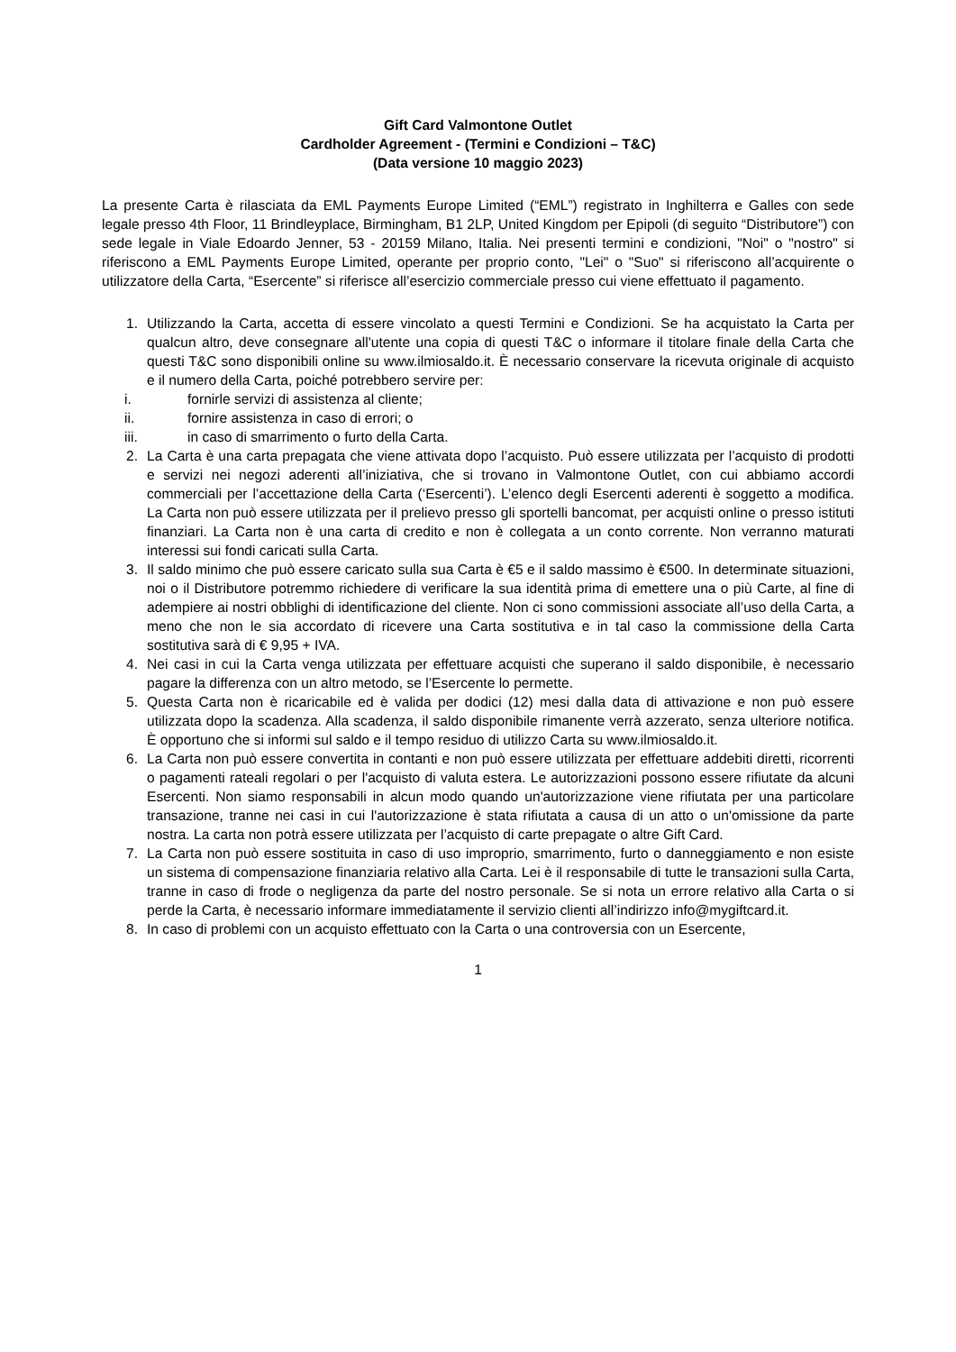Gift Card Valmontone Outlet
Cardholder Agreement - (Termini e Condizioni – T&C)
(Data versione 10 maggio 2023)
La presente Carta è rilasciata da EML Payments Europe Limited (“EML”) registrato in Inghilterra e Galles con sede legale presso 4th Floor, 11 Brindleyplace, Birmingham, B1 2LP, United Kingdom per Epipoli (di seguito “Distributore”) con sede legale in Viale Edoardo Jenner, 53 - 20159 Milano, Italia. Nei presenti termini e condizioni, "Noi" o "nostro" si riferiscono a EML Payments Europe Limited, operante per proprio conto, "Lei" o "Suo" si riferiscono all’acquirente o utilizzatore della Carta, “Esercente” si riferisce all’esercizio commerciale presso cui viene effettuato il pagamento.
1. Utilizzando la Carta, accetta di essere vincolato a questi Termini e Condizioni. Se ha acquistato la Carta per qualcun altro, deve consegnare all'utente una copia di questi T&C o informare il titolare finale della Carta che questi T&C sono disponibili online su www.ilmiosaldo.it. È necessario conservare la ricevuta originale di acquisto e il numero della Carta, poiché potrebbero servire per:
i. fornirle servizi di assistenza al cliente;
ii. fornire assistenza in caso di errori; o
iii. in caso di smarrimento o furto della Carta.
2. La Carta è una carta prepagata che viene attivata dopo l’acquisto. Può essere utilizzata per l’acquisto di prodotti e servizi nei negozi aderenti all’iniziativa, che si trovano in Valmontone Outlet, con cui abbiamo accordi commerciali per l’accettazione della Carta (‘Esercenti’). L’elenco degli Esercenti aderenti è soggetto a modifica. La Carta non può essere utilizzata per il prelievo presso gli sportelli bancomat, per acquisti online o presso istituti finanziari. La Carta non è una carta di credito e non è collegata a un conto corrente. Non verranno maturati interessi sui fondi caricati sulla Carta.
3. Il saldo minimo che può essere caricato sulla sua Carta è €5 e il saldo massimo è €500. In determinate situazioni, noi o il Distributore potremmo richiedere di verificare la sua identità prima di emettere una o più Carte, al fine di adempiere ai nostri obblighi di identificazione del cliente. Non ci sono commissioni associate all’uso della Carta, a meno che non le sia accordato di ricevere una Carta sostitutiva e in tal caso la commissione della Carta sostitutiva sarà di € 9,95 + IVA.
4. Nei casi in cui la Carta venga utilizzata per effettuare acquisti che superano il saldo disponibile, è necessario pagare la differenza con un altro metodo, se l’Esercente lo permette.
5. Questa Carta non è ricaricabile ed è valida per dodici (12) mesi dalla data di attivazione e non può essere utilizzata dopo la scadenza. Alla scadenza, il saldo disponibile rimanente verrà azzerato, senza ulteriore notifica. È opportuno che si informi sul saldo e il tempo residuo di utilizzo Carta su www.ilmiosaldo.it.
6. La Carta non può essere convertita in contanti e non può essere utilizzata per effettuare addebiti diretti, ricorrenti o pagamenti rateali regolari o per l'acquisto di valuta estera. Le autorizzazioni possono essere rifiutate da alcuni Esercenti. Non siamo responsabili in alcun modo quando un'autorizzazione viene rifiutata per una particolare transazione, tranne nei casi in cui l'autorizzazione è stata rifiutata a causa di un atto o un'omissione da parte nostra. La carta non potrà essere utilizzata per l’acquisto di carte prepagate o altre Gift Card.
7. La Carta non può essere sostituita in caso di uso improprio, smarrimento, furto o danneggiamento e non esiste un sistema di compensazione finanziaria relativo alla Carta. Lei è il responsabile di tutte le transazioni sulla Carta, tranne in caso di frode o negligenza da parte del nostro personale. Se si nota un errore relativo alla Carta o si perde la Carta, è necessario informare immediatamente il servizio clienti all’indirizzo info@mygiftcard.it.
8. In caso di problemi con un acquisto effettuato con la Carta o una controversia con un Esercente,
1